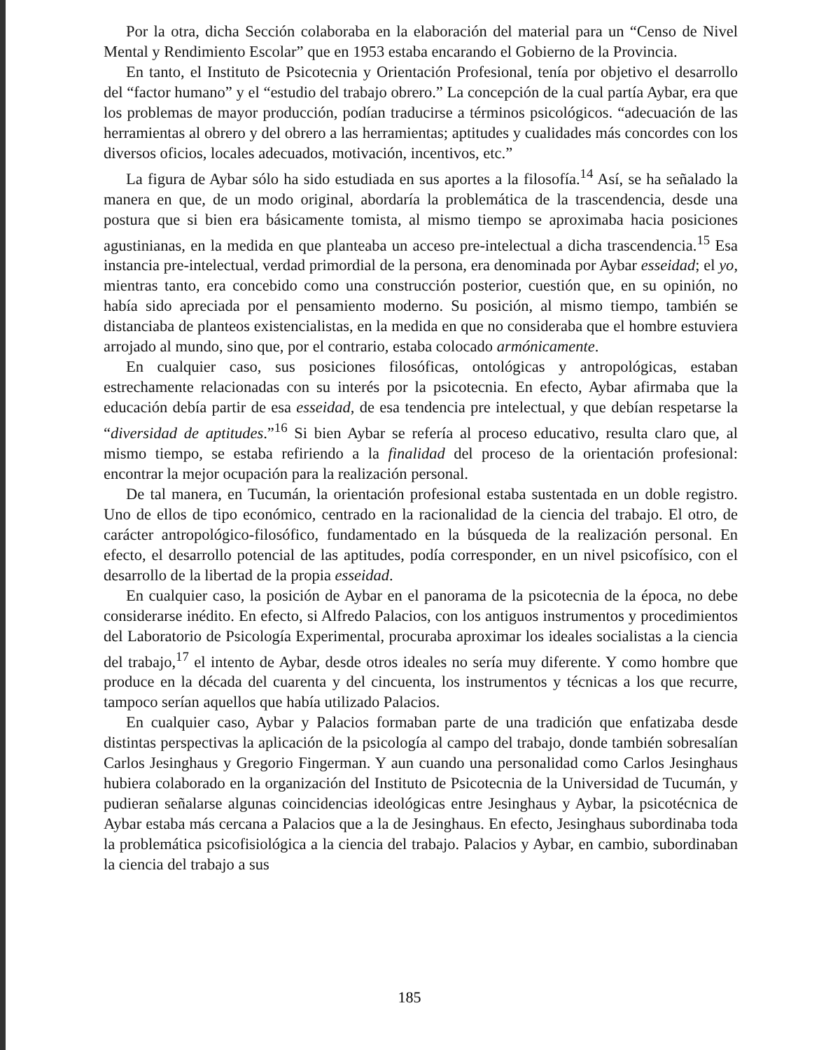Por la otra, dicha Sección colaboraba en la elaboración del material para un “Censo de Nivel Mental y Rendimiento Escolar” que en 1953 estaba encarando el Gobierno de la Provincia.
En tanto, el Instituto de Psicotecnia y Orientación Profesional, tenía por objetivo el desarrollo del “factor humano” y el “estudio del trabajo obrero.” La concepción de la cual partía Aybar, era que los problemas de mayor producción, podían traducirse a términos psicológicos. “adecuación de las herramientas al obrero y del obrero a las herramientas; aptitudes y cualidades más concordes con los diversos oficios, locales adecuados, motivación, incentivos, etc.”
La figura de Aybar sólo ha sido estudiada en sus aportes a la filosofía.<sup>14</sup> Así, se ha señalado la manera en que, de un modo original, abordaría la problemática de la trascendencia, desde una postura que si bien era básicamente tomista, al mismo tiempo se aproximaba hacia posiciones agustinianas, en la medida en que planteaba un acceso pre-intelectual a dicha trascendencia.<sup>15</sup> Esa instancia pre-intelectual, verdad primordial de la persona, era denominada por Aybar esseidad; el yo, mientras tanto, era concebido como una construcción posterior, cuestión que, en su opinión, no había sido apreciada por el pensamiento moderno. Su posición, al mismo tiempo, también se distanciaba de planteos existencialistas, en la medida en que no consideraba que el hombre estuviera arrojado al mundo, sino que, por el contrario, estaba colocado armónicamente.
En cualquier caso, sus posiciones filosóficas, ontológicas y antropológicas, estaban estrechamente relacionadas con su interés por la psicotecnia. En efecto, Aybar afirmaba que la educación debía partir de esa esseidad, de esa tendencia pre intelectual, y que debían respetarse la “diversidad de aptitudes.”<sup>16</sup> Si bien Aybar se refería al proceso educativo, resulta claro que, al mismo tiempo, se estaba refiriendo a la finalidad del proceso de la orientación profesional: encontrar la mejor ocupación para la realización personal.
De tal manera, en Tucumán, la orientación profesional estaba sustentada en un doble registro. Uno de ellos de tipo económico, centrado en la racionalidad de la ciencia del trabajo. El otro, de carácter antropológico-filosófico, fundamentado en la búsqueda de la realización personal. En efecto, el desarrollo potencial de las aptitudes, podía corresponder, en un nivel psicofísico, con el desarrollo de la libertad de la propia esseidad.
En cualquier caso, la posición de Aybar en el panorama de la psicotecnia de la época, no debe considerarse inédito. En efecto, si Alfredo Palacios, con los antiguos instrumentos y procedimientos del Laboratorio de Psicología Experimental, procuraba aproximar los ideales socialistas a la ciencia del trabajo,<sup>17</sup> el intento de Aybar, desde otros ideales no sería muy diferente. Y como hombre que produce en la década del cuarenta y del cincuenta, los instrumentos y técnicas a los que recurre, tampoco serían aquellos que había utilizado Palacios.
En cualquier caso, Aybar y Palacios formaban parte de una tradición que enfatizaba desde distintas perspectivas la aplicación de la psicología al campo del trabajo, donde también sobresalían Carlos Jesinghaus y Gregorio Fingerman. Y aun cuando una personalidad como Carlos Jesinghaus hubiera colaborado en la organización del Instituto de Psicotecnia de la Universidad de Tucumán, y pudieran señalarse algunas coincidencias ideológicas entre Jesinghaus y Aybar, la psicotécnica de Aybar estaba más cercana a Palacios que a la de Jesinghaus. En efecto, Jesinghaus subordinaba toda la problemática psicofisiológica a la ciencia del trabajo. Palacios y Aybar, en cambio, subordinaban la ciencia del trabajo a sus
185